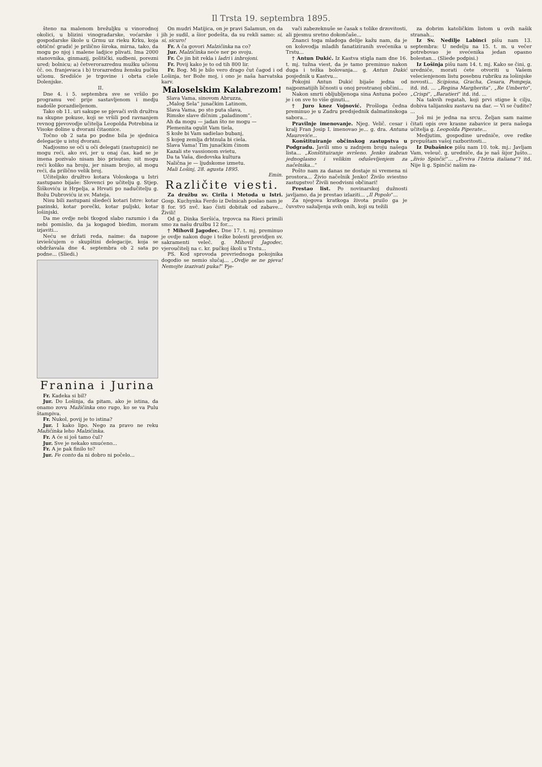Il Trsta 19. septembra 1895.
šteno na malenom brežuljku u vinorodnoj okolici, u blizini vinogradarske, voćarske i gospodarske škole u Grmu uz rieku Krku, koja obtičnć gradić je prilično široka, mirna, tako, da mogu po njoj i malene ladjice plivati. Ima 2000 stanovnika, ginmazij, politički, sudbeni, porezni ured; bolnicu; a) četverorazrednu mužku učionu čč. oo. franjevaca i b) trorazrednu žensku pučku učionu. Središće je trgovine i obrta ciele Dolenjske.
II.
Dne 4. i 5. septembra sve se vršilo po programu već prije sastavljenom i medju nadošle porazdieljenom.
Tako ob 11. uri sakupe se pjevači svih družtva na skupne pokuse, koji se vršili pod ravnanjem revnog pjevovodje učitelja Leopolda Potrebina iz Visoke doline u dvorani čitaonice.
Točno ob 2 sata po podne bila je sjednica delegacije u istoj dvorani.
Nadjosmo se oči u oči delegati (zastupnici) ne mogu reći, ako svi, jer u onaj čas, kad se je imena pozivalo nisam bio prisutan; nit mogu reći koliko na broju, jer nisam brojio, al mogu reći, da prilično velik broj.
Učiteljsko družtvo kotara Voloskoga u Istri zastupano bijaše: Slovenci po učitelju g. Stjep. Šiškoviću iz Hrpelja, a Hrvati po nadučitelju g. Božu Dubroviću iz sv. Mateja.
Nisu bili zastupani sliedeći kotari Istre: kotar pazinski, kotar porečki, kotar puljski, kotar lošinjski.
Da me ovdje nebi tkogod slabo razumio i da nebi pomislio, da ja kogagod biedim, moram izjaviti...
Neću se držati reda, naime: da napose izviešćujem o skupštini delegacije, koja se obdržavala dne 4. septembra ob 2 sata po podne... (Sliedi.)
Franina i Jurina
Fr. Kadeka si bil?
Jur. Do Lošinja, da pitam, ako je istina, da onamo zovu Mažičinka ono rugo, ko se va Pulu štampiva.
Fr. Nukol, povij je to istina?
Jur. I kako lipo. Nego za pravo ne reku Mažičinka leho Malzičinka.
Fr. A će si još tamo čul?
Jur. Sve je nekako smućeno...
Fr. A je pak finilo to?
Jur. Fe conto da ni dobro ni počelo...
On mudri Matijica, on je pravi Salamun, on da jih je sudil, a šior podešta, da su rekli samo: si, si, sicuro!
Fr. A ča govori Malzičinka na co?
Jur. Malzičinka neće ner po svoju.
Fr. Če jin bit rekla i ladri i inbrojoni.
Fr. Povij kako je to od tih 800 lir.
Fr. Bog. Mi je bilo vero drago čut čagod i od Lošinja, ter Bože moj, i ono je naša harvatska karv.
Maloselskim Kalabrezom!
Slava Vama, sinovom Abruzza,
„Malog Sela“ junačkim Latinom,
Slava Vama, po sto puta slava,
Rimske slave dičnim „paladinom“.
Ah da mogu — jadan što ne mogu —
Plemenita ogulit Vam tiela,
S kože bi Vam sadielao bubanj,
S kojeg zemlja drhtnula bi ciela.
Slava Vama! Tim junačkim činom
Kazali ste vassionom svietu,
Da ta Vaša, diedovska kultura
Nalična je — ljudskome izmetu.
Mali Lošinj, 28. agusta 1895.
Emin.
Različite viesti.
Za družbu sv. Cirila i Metoda u Istri. Gosp. Kuchynka Ferdo iz Delnicah poslao nam je 8 for. 95 nvč. kao čisti dobitak od zabave... Živili!
Od g. Dinka Seršića, trgovca na Rieci primili smo za našu družbu 12 for....
† Mihovil Jagodec. Dne 17. t. mj. preminuo je ovdje nakon duge i težke bolesti providjen sv. sakramenti veleč. g. Mihovil Jagodec, vjeroučitelj na c. kr. pučkoj školi u Trstu...
PS. Kod sprovoda prevriednoga pokojnika dogodio se nemio slučaj... „Ovdje se ne pjeva! Nemojte izazivati puka!“ Pje-
vači zabezeknuše se časak s tolike drzovitosti, ali pjesmu sretno dokončaše...
Znanci toga mladoga delije kažu nam, da je on kolovodja mladih fanatiziranih svećenika u Trstu...
† Antun Dukić. Iz Kastva stigla nam dne 16. t. mj. tužna viest, da je tamo preminuo nakon duga i težka bolovanja... g. Antun Dukić posjednik u Kastvu...
Pokojni Antun Dukić bijaše jedna od najpoznatijih ličnosti u onoj prostranoj občini...
Nakon smrti obljubljenoga sina Antuna počeo je i on sve to više ginuti...
† Juro knez Vojnović. Prošloga čedna preminuo je u Zadru predsjednik dalmatinskoga sabora...
Pravilnje imenovanje. Njeg. Velič. cesar i kralj Fran Josip I. imenovao je... g. dra. Antuna Mauroviće...
Konštituiranje občinskog zastupstva u Podgradu. Javili smo u zadnjem broju našega lista... „Konštituiranje svršeno. Jenko izabran jednoglasno i velikim oduševljenjem za načelnika...“
Pošto nam za danas ne dostaje ni vremena ni prostora... Živio načelnik Jenko! Živilo sviestno zastupstvo! Živili neodvisni občinari!
Prestao list. Po novinarskoj dužnosti javljamo, da je prestao izlaziti... „Il Popolo“...
Za njegova kratkoga života pruilo ga je čuvstvo sažaljenja svih onih, koji su težili
za dobrim katoličkim listom u ovih našik stranah...
Iz Sv. Nedilje Labinci pišu nam 13. septembra: U nedelju na 15. t. m. u večer potrebovao je svećenika jedan opasno bolestan... (Sliede podpisi.)
Iz Lošinja pišu nam 14. t. mj. Kako se čini, g. uredniče, morati ćete otvoriti u Vašem velecienjenom listu posebnu rubriku za lošinjske novosti... Scipiona, Gracha, Cesara, Pompeja, itd. itd. ... „Regina Margherita“, „Re Umberto“, „Crispi“, „Baratieri“ itd. itd. ...
Na takvih regatah, koji prvi stigne k cilju, dobiva talijansku zastavu na dar. — Vi se čudite? ...
Još mi je jedna na srcu. Željan sam naime čitati opis ove krasne zabavice iz pera našega učitelja g. Leopolda Piperate...
Medjutim, gospodine uredniče, ove redke prepuštam vašoj razboritosti...
Iz Dubašnice pišu nam 10. tok. mj.: Javljam Vam, veleuč. g. uredniče, da je naš šijor Jušto... „živio Spinčić“... „Evviva l'Istria italiana“? itd. Nije li g. Spinčić našim za-